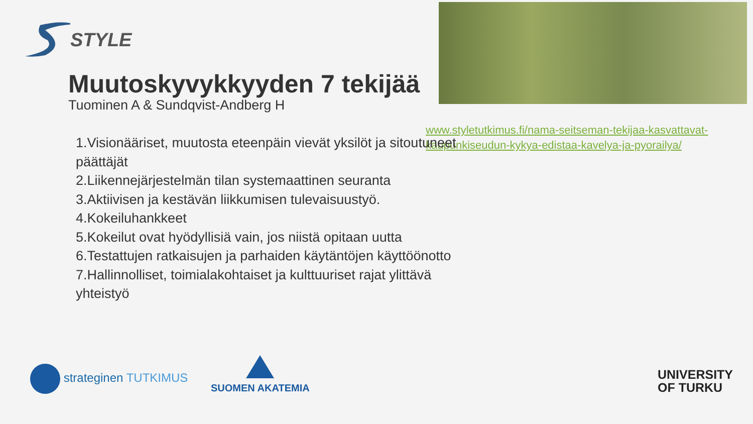STYLE
Muutoskyvykkyyden 7 tekijää
Tuominen A & Sundqvist-Andberg H
www.styletutkimus.fi/nama-seitseman-tekijaa-kasvattavat-kaupunkiseudun-kykya-edistaa-kavelya-ja-pyorailya/
1.Visionääriset, muutosta eteenpäin vievät yksilöt ja sitoutuneet päättäjät
2.Liikennejärjestelmän tilan systemaattinen seuranta
3.Aktiivisen ja kestävän liikkumisen tulevaisuustyö.
4.Kokeiluhankkeet
5.Kokeilut ovat hyödyllisiä vain, jos niistä opitaan uutta
6.Testattujen ratkaisujen ja parhaiden käytäntöjen käyttöönotto
7.Hallinnolliset, toimialakohtaiset ja kulttuuriset rajat ylittävä yhteistyö
strateginen TUTKIMUS SUOMEN AKATEMIA
UNIVERSITY
OF TURKU